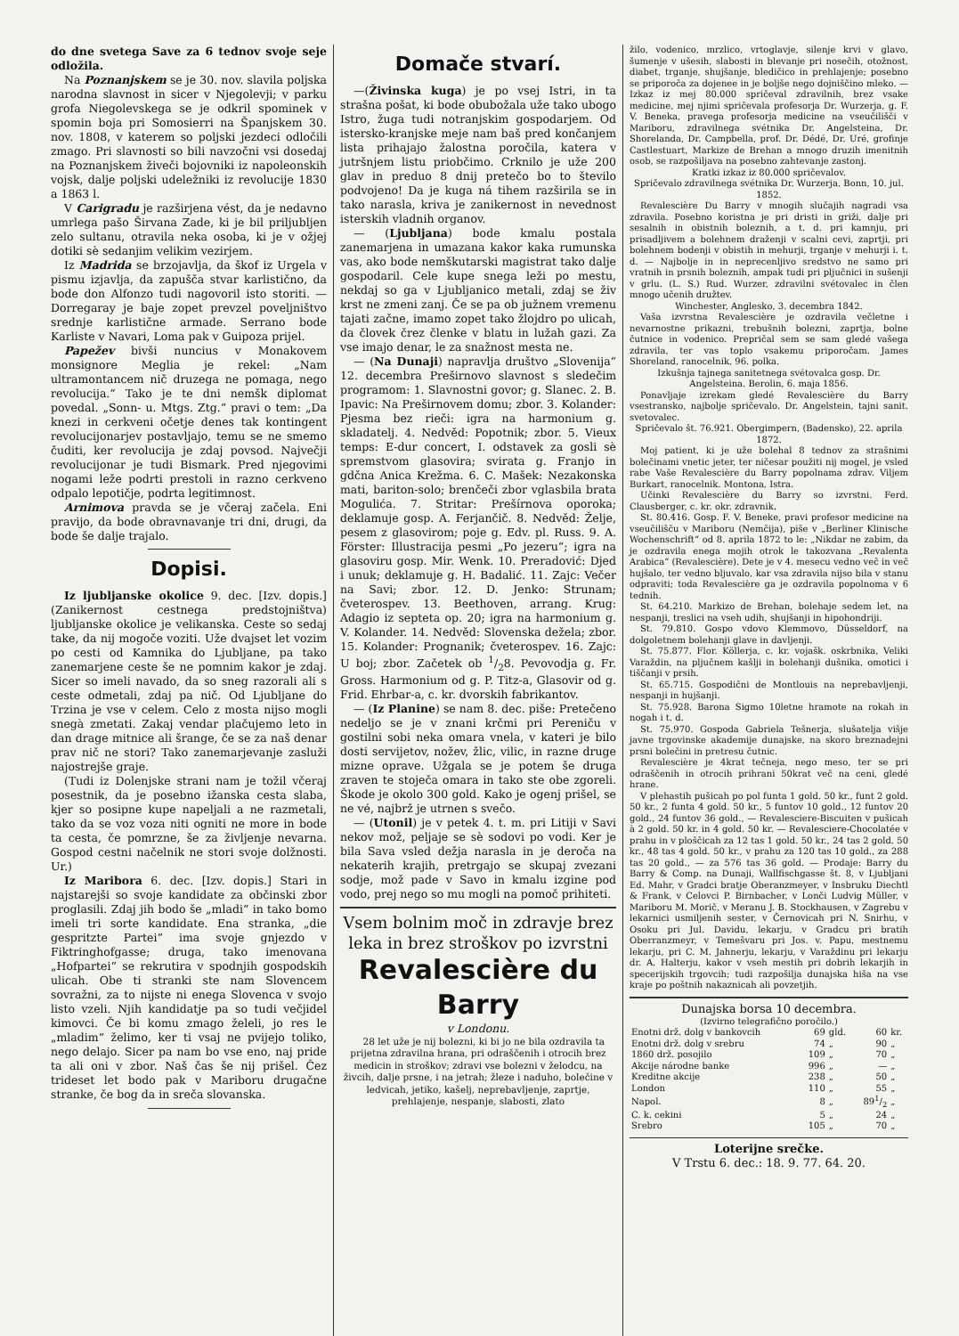do dne svetega Save za 6 tednov svoje seje odložila.
Na Poznanjskem se je 30. nov. slavila poljska narodna slavnost in sicer v Njegolevji; v parku grofa Niegolevskega se je odkril spominek v spomin boja pri Somosierri na Španjskem 30. nov. 1808, v katerem so poljski jezdeci odločili zmago. Pri slavnosti so bili navzočni vsi dosedaj na Poznanjskem živeči bojovniki iz napoleonskih vojsk, dalje poljski udeležniki iz revolucije 1830 a 1863 l.
V Carigradu je razširjena vést, da je nedavno umrlega pašo Širvana Zade, ki je bil priljubljen zelo sultanu, otravila neka osoba, ki je v ožjej dotiki sè sedanjim velikim vezirjem.
Iz Madrida se brzojavlja, da škof iz Urgela v pismu izjavlja, da zapušča stvar karlistično, da bode don Alfonzo tudi nagovoril isto storiti. — Dorregaray je baje zopet prevzel poveljništvo srednje karlistične armade. Serrano bode Karliste v Navari, Loma pak v Guipoza prijel.
Papežev bivši nuncius v Monakovem monsignore Meglia je rekel: „Nam ultramontancem nič druzega ne pomaga, nego revolucija.“ Tako je te dni nemšk diplomat povedal. „Sonn- u. Mtgs. Ztg.“ pravi o tem: „Da knezi in cerkveni očetje denes tak kontingent revolucijonarjev postavljajo, temu se ne smemo čuditi, ker revolucija je zdaj povsod. Največji revolucijonar je tudi Bismark. Pred njegovimi nogami leže podrti prestoli in razno cerkveno odpalo lepotičje, podrta legitimnost.
Arnimova pravda se je včeraj začela. Eni pravijo, da bode obravnavanje tri dni, drugi, da bode še dalje trajalo.
Dopisi.
Iz ljubljanske okolice 9. dec. [Izv. dopis.] (Zanikernost cestnega predstojništva) ljubljanske okolice je velikanska. Ceste so sedaj take, da nij mogoče voziti. Uže dvajset let vozim po cesti od Kamnika do Ljubljane, pa tako zanemarjene ceste še ne pomnim kakor je zdaj. Sicer so imeli navado, da so sneg razorali ali s ceste odmetali, zdaj pa nič. Od Ljubljane do Trzina je vse v celem. Celo z mosta nijso mogli snegà zmetati. Zakaj vendar plačujemo leto in dan drage mitnice ali šrange, če se za naš denar prav nič ne stori? Tako zanemarjevanje zasluži najostrejše graje.
(Tudi iz Dolenjske strani nam je tožil včeraj posestnik, da je posebno ižanska cesta slaba, kjer so posipne kupe napeljali a ne razmetali, tako da se voz voza niti ogniti ne more in bode ta cesta, če pomrzne, še za življenje nevarna. Gospod cestni načelnik ne stori svoje dolžnosti. Ur.)
Iz Maribora 6. dec. [Izv. dopis.] Stari in najstarejši so svoje kandidate za občinski zbor proglasili. Zdaj jih bodo še „mladi“ in tako bomo imeli tri sorte kandidate. Ena stranka, „die gespritzte Partei“ ima svoje gnjezdo v Fiktringhofgasse; druga, tako imenovana „Hofpartei“ se rekrutira v spodnjih gospodskih ulicah. Obe ti stranki ste nam Slovencem sovražni, za to nijste ni enega Slovenca v svojo listo vzeli. Njih kandidatje pa so tudi večjidel kimovci. Če bi komu zmago želeli, jo res le „mladim“ želimo, ker ti vsaj ne pvijejo toliko, nego delajo. Sicer pa nam bo vse eno, naj pride ta ali oni v zbor. Naš čas še nij prišel. Čez trideset let bodo pak v Mariboru drugačne stranke, če bog da in sreča slovanska.
Domače stvarí.
—(Živinska kuga) je po vsej Istri, in ta strašna pošat, ki bode obubožala uže tako ubogo Istro, žuga tudi notranjskim gospodarjem. Od istersko-kranjske meje nam baš pred končanjem lista prihajajo žalostna poročila, katera v jutršnjem listu priobčimo. Crknilo je uže 200 glav in preduo 8 dnij pretečo bo to število podvojeno! Da je kuga ná tihem razširila se in tako narasla, kriva je zanikernost in nevednost isterskih vladnih organov.
— (Ljubljana) bode kmalu postala zanemarjena in umazana kakor kaka rumunska vas, ako bode nemškutarski magistrat tako dalje gospodaril. Cele kupe snega leži po mestu, nekdaj so ga v Ljubljanico metali, zdaj se živ krst ne zmeni zanj. Če se pa ob južnem vremenu tajati začne, imamo zopet tako žlojdro po ulicah, da človek črez členke v blatu in lužah gazi. Za vse imajo denar, le za snažnost mesta ne.
— (Na Dunaji) napravlja društvo „Slovenija“ 12. decembra Preširnovo slavnost s sledečim programom: 1. Slavnostni govor; g. Slanec. 2. B. Ipavic: Na Preširnovem domu; zbor. 3. Kolander: Pjesma bez rieči: igra na harmonium g. skladatelj. 4. Nedvěd: Popotnik; zbor. 5. Vieux temps: E-dur concert, I. odstavek za gosli sè spremstvom glasovira; svirata g. Franjo in gdčna Anica Krežma. 6. C. Mašek: Nezakonska mati, bariton-solo; brenčeči zbor vglasbila brata Mogulića. 7. Stritar: Prešírnova oporoka; deklamuje gosp. A. Ferjančič. 8. Nedvěd: Želje, pesem z glasovirom; poje g. Edv. pl. Russ. 9. A. Förster: Illustracija pesmi „Po jezeru“; igra na glasoviru gosp. Mir. Wenk. 10. Preradović: Djed i unuk; deklamuje g. H. Badalić. 11. Zajc: Večer na Savi; zbor. 12. D. Jenko: Strunam; čveterospev. 13. Beethoven, arrang. Krug: Adagio iz septeta op. 20; igra na harmonium g. V. Kolander. 14. Nedvěd: Slovenska dežela; zbor. 15. Kolander: Prognanik; čveterospev. 16. Zajc: U boj; zbor. Začetek ob 1/28. Pevovodja g. Fr. Gross. Harmonium od g. P. Titz-a, Glasovir od g. Frid. Ehrbar-a, c. kr. dvorskih fabrikantov.
— (Iz Planine) se nam 8. dec. piše: Pretečeno nedeljo se je v znani krčmi pri Pereniču v gostilni sobi neka omara vnela, v kateri je bilo dosti servijetov, nožev, žlic, vilic, in razne druge mizne oprave. Užgala se je potem še druga zraven te stoječa omara in tako ste obe zgoreli. Škode je okolo 300 gold. Kako je ogenj prišel, se ne vé, najbrž je utrnen s svečo.
— (Utonil) je v petek 4. t. m. pri Litiji v Savi nekov mož, peljaje se sè sodovi po vodi. Ker je bila Sava vsled dežja narasla in je deroča na nekaterih krajih, pretrgajo se skupaj zvezani sodje, mož pade v Savo in kmalu izgine pod vodo, prej nego so mu mogli na pomoč prihiteti.
Vsem bolnim moč in zdravje brez leka in brez stroškov po izvrstni
Revalescière du Barry
v Londonu.
28 let uže je nij bolezni, ki bi jo ne bila ozdravila ta prijetna zdravilna hrana, pri odraščenih i otrocih brez medicin in stroškov; zdravi vse bolezni v želodcu, na živcih, dalje prsne, i na jetrah; žleze i naduho, bolečine v ledvicah, jetiko, kašelj, neprebavljenje, zaprtje, prehlajenje, nespanje, slabosti, zlato
žilo, vodenico, mrzlico, vrtoglavje, silenje krvi v glavo, šumenje v ušesih, slabosti in blevanje pri nosečih, otožnost, diabet, trganje, shujšanje, bledičico in prehlajenje; posebno se priporoča za dojenee in je boljše nego dojniščino mleko. — Izkaz iz mej 80.000 spričeval zdravilnih, brez vsake medicine, mej njimi spričevala profesorja Dr. Wurzerja, g. F. V. Beneka, pravega profesorja medicine na vseučilišči v Mariboru, zdravilnega svétnika Dr. Angelsteina, Dr. Shorelanda, Dr. Campbella, prof. Dr. Dédé, Dr. Uré, grofinje Castlestuart, Markize de Brehan a mnogo druzih imenitnih osob, se razpošiljava na posebno zahtevanje zastonj.
Kratki izkaz iz 80.000 spričevalov.
Spričevalo zdravilnega svétnika Dr. Wurzerja, Bonn, 10. jul. 1852.
Revalescière Du Barry v mnogih slučajih nagradi vsa zdravila. Posebno koristna je pri dristi in griži, dalje pri sesalnih in obistnih boleznih, a t. d. pri kamnju, pri prisadljivem a bolehnem draženji v scalni cevi, zaprtji, pri bolehnem bodenji v obistih in mehurji, trganje v mehurji i. t. d. — Najbolje in in neprecenljivo sredstvo ne samo pri vratnih in prsnih boleznih, ampak tudi pri pljučnici in sušenji v grlu. (L. S.) Rud. Wurzer, zdravilni svétovalec in člen mnogo učenih družtev.
Winchester, Anglesko, 3. decembra 1842.
Vaša izvrstna Revalescière je ozdravila večletne i nevarnostne prikazni, trebušnih bolezni, zaprtja, bolne čutnice in vodenico. Prepričal sem se sam gledé vašega zdravila, ter vas toplo vsakemu priporočam. James Shoreland, ranocelnik, 96. polka.
Izkušnja tajnega sanitetnega svétovalca gosp. Dr. Angelsteina. Berolin, 6. maja 1856.
Ponavljaje izrekam gledé Revalescière du Barry vsestransko, najbolje spričevalo. Dr. Angelstein, tajni sanit. svetovalec.
Spričevalo št. 76.921. Obergimpern, (Badensko), 22. aprila 1872.
Moj patient, ki je uže bolehal 8 tednov za strašnimi bolečinami vnetic jeter, ter ničesar použiti nij mogel, je vsled rabe Vaše Revalescière du Barry popolnama zdrav. Viljem Burkart, ranocelnik. Montona, Istra.
Učinki Revalescière du Barry so izvrstni. Ferd. Clausberger, c. kr. okr. zdravnik.
St. 80.416. Gosp. F. V. Beneke, pravi profesor medicine na vseučilišču v Mariboru (Nemčija), piše v „Berliner Klinische Wochenschrift“ od 8. aprila 1872 to le: „Nikdar ne zabim, da je ozdravila enega mojih otrok le takozvana „Revalenta Arabica“ (Revalescière). Dete je v 4. mesecu vedno več in več hujšalo, ter vedno bljuvalo, kar vsa zdravila nijso bila v stanu odpraviti; toda Revalescière ga je ozdravila popolnoma v 6 tednih.
St. 64.210. Markizo de Brehan, bolehaje sedem let, na nespanji, treslici na vseh udih, shujšanji in hipohondriji.
St. 79.810. Gospo vdovo Klemmovo, Düsseldorf, na dolgoletnem bolehanji glave in davljenji.
St. 75.877. Flor. Köllerja, c. kr. vojašk. oskrbnika, Veliki Varaždin, na pljučnem kašlji in bolehanji dušnika, omotici i tiščanji v prsih.
St. 65.715. Gospodični de Montlouis na neprebavljenji, nespanji in hujšanji.
St. 75.928. Barona Sigmo 10letne hramote na rokah in nogah i t. d.
St. 75.970. Gospoda Gabriela Tešnerja, slušatelja višje javne trgovinske akademije dunajske, na skoro breznadejni prsni bolečini in pretresu čutnic.
Revalescière je 4krat tečneja, nego meso, ter se pri odraščenih in otrocih prihrani 50krat več na ceni, gledé hrane.
V plehastih pušicah po pol funta 1 gold. 50 kr., funt 2 gold. 50 kr., 2 funta 4 gold. 50 kr., 5 funtov 10 gold., 12 funtov 20 gold., 24 funtov 36 gold., — Revalesciere-Biscuiten v pušicah à 2 gold. 50 kr. in 4 gold. 50 kr. — Revalesciere-Chocolatée v prahu in v ploščicah za 12 tas 1 gold. 50 kr., 24 tas 2 gold. 50 kr., 48 tas 4 gold. 50 kr., v prahu za 120 tas 10 gold., za 288 tas 20 gold., — za 576 tas 36 gold. — Prodaje: Barry du Barry & Comp. na Dunaji, Wallfischgasse št. 8, v Ljubljani Ed. Mahr, v Gradci bratje Oberanzmeyer, v Insbruku Diechtl & Frank, v Celovci P. Birnbacher, v Lonči Ludvig Müller, v Mariboru M. Morič, v Meranu J. B. Stockhausen, v Zagrebu v lekarnici usmiljenih sester, v Černovicah pri N. Snirhu, v Osoku pri Jul. Davidu, lekarju, v Gradcu pri bratih Oberranzmeyr, v Temešvaru pri Jos. v. Papu, mestnemu lekarju, pri C. M. Jahnerju, lekarju, v Varaždinu pri lekarju dr. A. Halterju, kakor v vseh mestih pri dobrih lekarjih in specerijskih trgovcih; tudi razpošilja dunajska hiša na vse kraje po poštnih nakaznicah ali povzetjih.
Dunajska borsa 10 decembra.
(Izvirno telegrafično poročilo.)
| Enotni drž. dolg v bankovcih | 69 | gld. | 60 | kr. |
| Enotni drž. dolg v srebru | 74 | „ | 90 | „ |
| 1860 drž. posojilo | 109 | „ | 70 | „ |
| Akcije národne banke | 996 | „ | — | „ |
| Kreditne akcije | 238 | „ | 50 | „ |
| London | 110 | „ | 55 | „ |
| Napol. | 8 | „ | 891/2 | „ |
| C. k. cekini | 5 | „ | 24 | „ |
| Srebro | 105 | „ | 70 | „ |
Loterijne srečke.
V Trstu 6. dec.: 18. 9. 77. 64. 20.